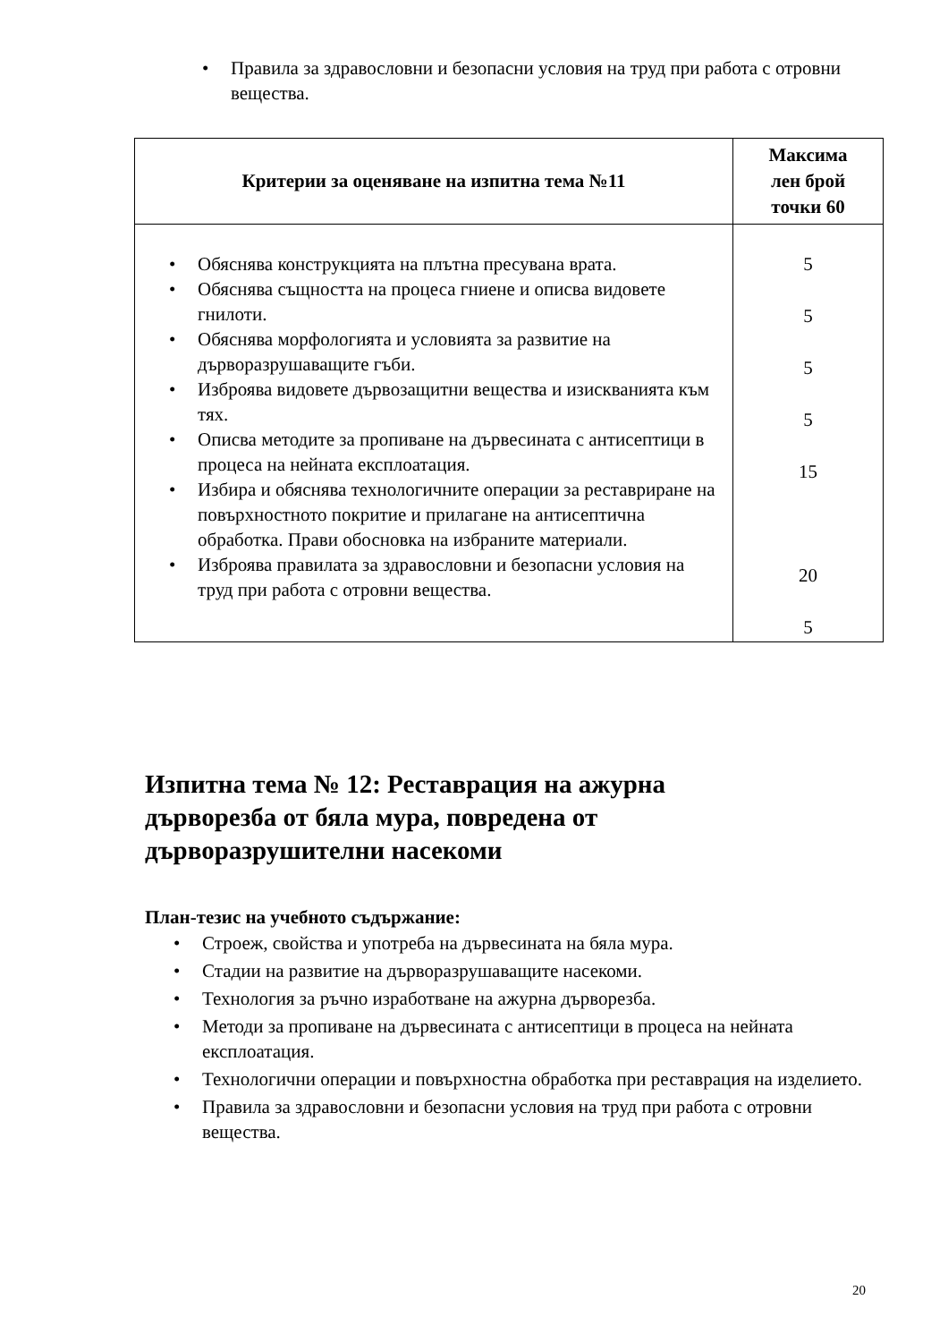• Правила за здравословни и безопасни условия на труд при работа с отровни вещества.
| Критерии за оценяване на изпитна тема №11 | Максима лен брой точки 60 |
| --- | --- |
| • Обяснява конструкцията на плътна пресувана врата. • Обяснява същността на процеса гниене и описва видовете гнилоти. • Обяснява морфологията и условията за развитие на дърворазрушаващите гъби. • Изброява видовете дървозащитни вещества и изискванията към тях. • Описва методите за пропиване на дървесината с антисептици в процеса на нейната експлоатация. • Избира и обяснява технологичните операции за реставриране на повърхностното покритие и прилагане на антисептична обработка. Прави обосновка на избраните материали. • Изброява правилата за здравословни и безопасни условия на труд при работа с отровни вещества. | 5 5 5 5 15 20 5 |
Изпитна тема № 12: Реставрация на ажурна дърворезба от бяла мура, повредена от дърворазрушителни насекоми
План-тезис на учебното съдържание:
• Строеж, свойства и употреба на дървесината на бяла мура.
• Стадии на развитие на дърворазрушаващите насекоми.
• Технология за ръчно изработване на ажурна дърворезба.
• Методи за пропиване на дървесината с антисептици в процеса на нейната експлоатация.
• Технологични операции и повърхностна обработка при реставрация на изделието.
• Правила за здравословни и безопасни условия на труд при работа с отровни вещества.
20